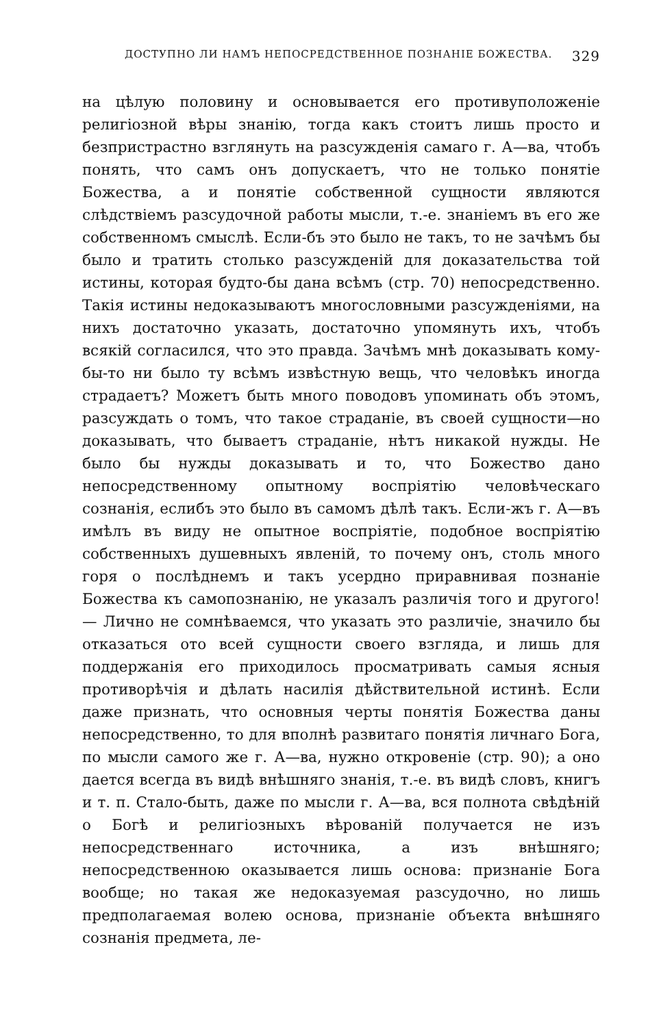ДОСТУПНО ЛИ НАМЪ НЕПОСРЕДСТВЕННОЕ ПОЗНАНІЕ БОЖЕСТВА. 329
на цѣлую половину и основывается его противуположеніе религіозной вѣры знанію, тогда какъ стоитъ лишь просто и безпристрастно взглянуть на разсужденія самаго г. А—ва, чтобъ понять, что самъ онъ допускаетъ, что не только понятіе Божества, а и понятіе собственной сущности являются слѣдствіемъ разсудочной работы мысли, т.-е. знаніемъ въ его же собственномъ смыслѣ. Если-бъ это было не такъ, то не зачѣмъ бы было и тратить столько разсужденій для доказательства той истины, которая будто-бы дана всѣмъ (стр. 70) непосредственно. Такія истины недоказываютъ многословными разсужденіями, на нихъ достаточно указать, достаточно упомянуть ихъ, чтобъ всякій согласился, что это правда. Зачѣмъ мнѣ доказывать кому-бы-то ни было ту всѣмъ извѣстную вещь, что человѣкъ иногда страдаетъ? Можетъ быть много поводовъ упоминать объ этомъ, разсуждать о томъ, что такое страданіе, въ своей сущности—но доказывать, что бываетъ страданіе, нѣтъ никакой нужды. Не было бы нужды доказывать и то, что Божество дано непосредственному опытному воспріятію человѣческаго сознанія, еслибъ это было въ самомъ дѣлѣ такъ. Если-жъ г. А—въ имѣлъ въ виду не опытное воспріятіе, подобное воспріятію собственныхъ душевныхъ явленій, то почему онъ, столь много горя о послѣднемъ и такъ усердно приравнивая познаніе Божества къ самопознанію, не указалъ различія того и другого! — Лично не сомнѣваемся, что указать это различіе, значило бы отказаться ото всей сущности своего взгляда, и лишь для поддержанія его приходилось просматривать самыя ясныя противорѣчія и дѣлать насилія дѣйствительной истинѣ. Если даже признать, что основныя черты понятія Божества даны непосредственно, то для вполнѣ развитаго понятія личнаго Бога, по мысли самого же г. А—ва, нужно откровеніе (стр. 90); а оно дается всегда въ видѣ внѣшняго знанія, т.-е. въ видѣ словъ, книгъ и т. п. Стало-быть, даже по мысли г. А—ва, вся полнота свѣдѣній о Богѣ и религіозныхъ вѣрованій получается не изъ непосредственнаго источника, а изъ внѣшняго; непосредственною оказывается лишь основа: признаніе Бога вообще; но такая же недоказуемая разсудочно, но лишь предполагаемая волею основа, признаніе объекта внѣшняго сознанія предмета, ле-